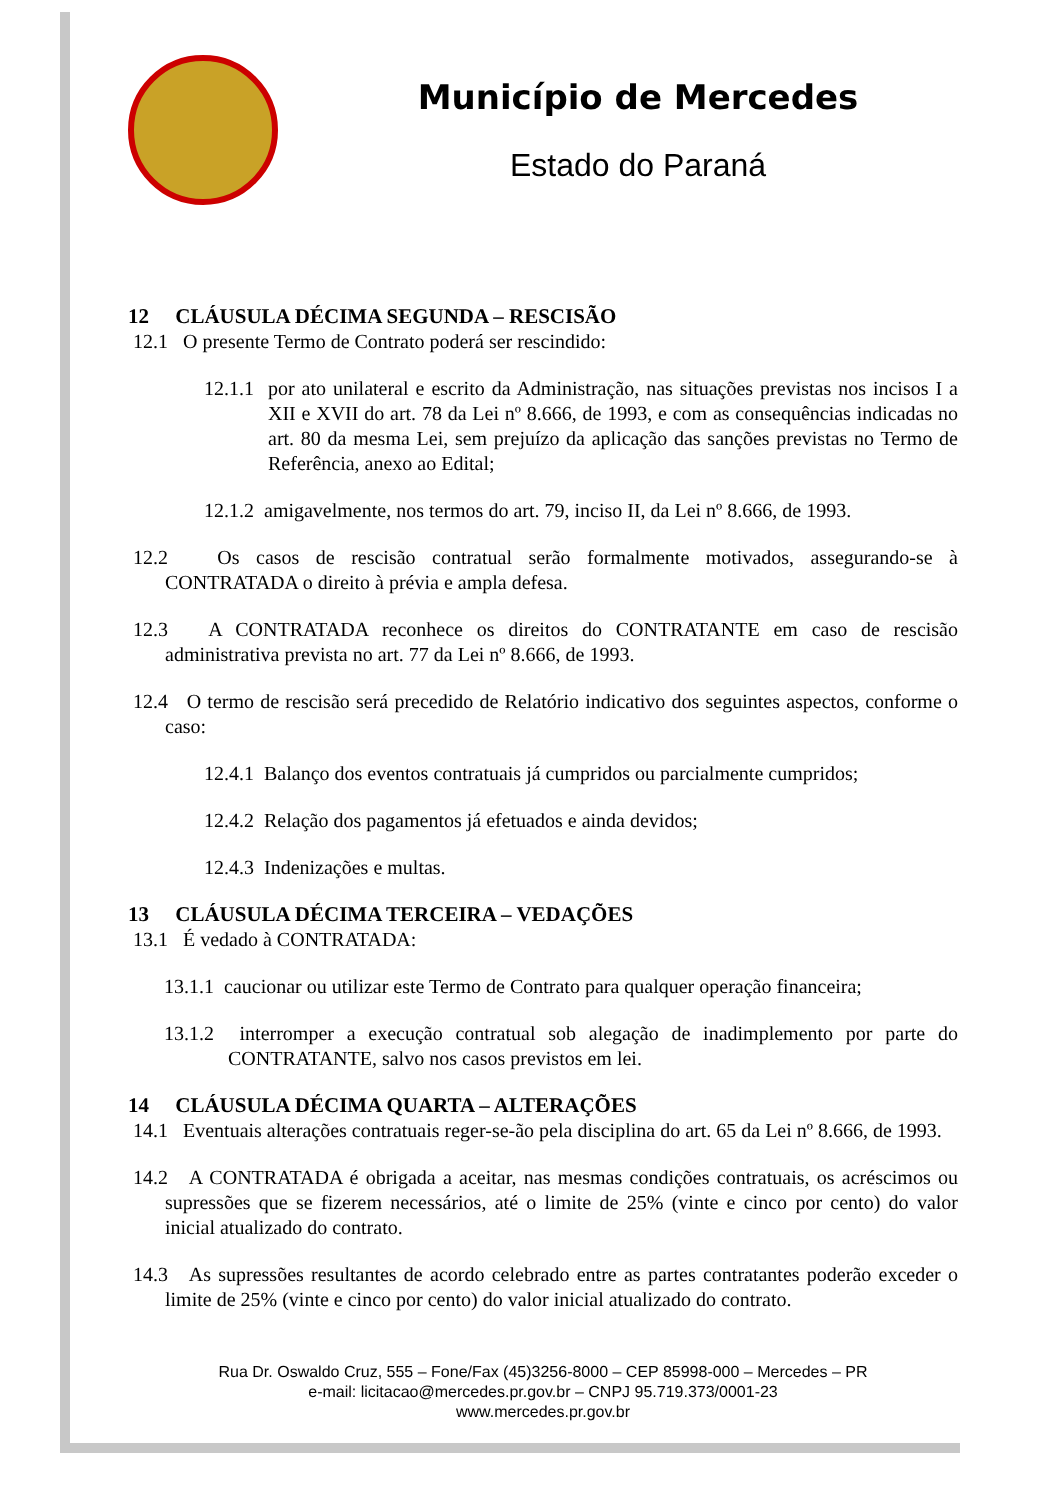Município de Mercedes
Estado do Paraná
12 CLÁUSULA DÉCIMA SEGUNDA – RESCISÃO
12.1 O presente Termo de Contrato poderá ser rescindido:
12.1.1 por ato unilateral e escrito da Administração, nas situações previstas nos incisos I a XII e XVII do art. 78 da Lei nº 8.666, de 1993, e com as consequências indicadas no art. 80 da mesma Lei, sem prejuízo da aplicação das sanções previstas no Termo de Referência, anexo ao Edital;
12.1.2 amigavelmente, nos termos do art. 79, inciso II, da Lei nº 8.666, de 1993.
12.2 Os casos de rescisão contratual serão formalmente motivados, assegurando-se à CONTRATADA o direito à prévia e ampla defesa.
12.3 A CONTRATADA reconhece os direitos do CONTRATANTE em caso de rescisão administrativa prevista no art. 77 da Lei nº 8.666, de 1993.
12.4 O termo de rescisão será precedido de Relatório indicativo dos seguintes aspectos, conforme o caso:
12.4.1 Balanço dos eventos contratuais já cumpridos ou parcialmente cumpridos;
12.4.2 Relação dos pagamentos já efetuados e ainda devidos;
12.4.3 Indenizações e multas.
13 CLÁUSULA DÉCIMA TERCEIRA – VEDAÇÕES
13.1 É vedado à CONTRATADA:
13.1.1 caucionar ou utilizar este Termo de Contrato para qualquer operação financeira;
13.1.2 interromper a execução contratual sob alegação de inadimplemento por parte do CONTRATANTE, salvo nos casos previstos em lei.
14 CLÁUSULA DÉCIMA QUARTA – ALTERAÇÕES
14.1 Eventuais alterações contratuais reger-se-ão pela disciplina do art. 65 da Lei nº 8.666, de 1993.
14.2 A CONTRATADA é obrigada a aceitar, nas mesmas condições contratuais, os acréscimos ou supressões que se fizerem necessários, até o limite de 25% (vinte e cinco por cento) do valor inicial atualizado do contrato.
14.3 As supressões resultantes de acordo celebrado entre as partes contratantes poderão exceder o limite de 25% (vinte e cinco por cento) do valor inicial atualizado do contrato.
Rua Dr. Oswaldo Cruz, 555 – Fone/Fax (45)3256-8000 – CEP 85998-000 – Mercedes – PR
e-mail: licitacao@mercedes.pr.gov.br – CNPJ 95.719.373/0001-23
www.mercedes.pr.gov.br